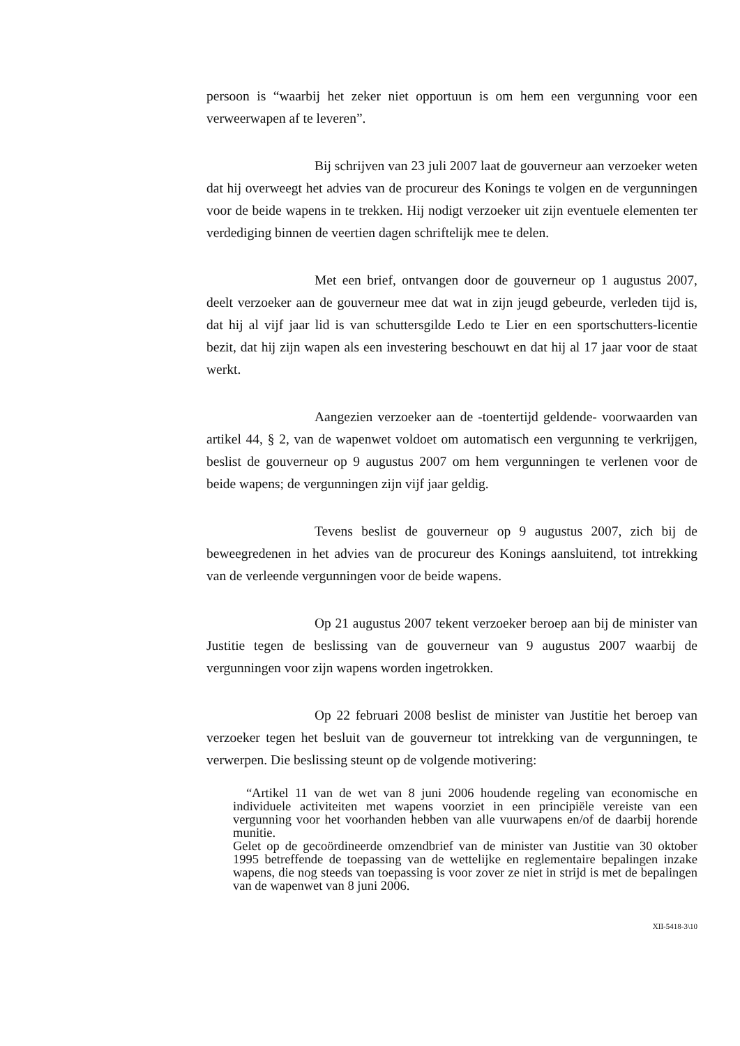persoon is “waarbij het zeker niet opportuun is om hem een vergunning voor een verweerwapen af te leveren”.
Bij schrijven van 23 juli 2007 laat de gouverneur aan verzoeker weten dat hij overweegt het advies van de procureur des Konings te volgen en de vergunningen voor de beide wapens in te trekken. Hij nodigt verzoeker uit zijn eventuele elementen ter verdediging binnen de veertien dagen schriftelijk mee te delen.
Met een brief, ontvangen door de gouverneur op 1 augustus 2007, deelt verzoeker aan de gouverneur mee dat wat in zijn jeugd gebeurde, verleden tijd is, dat hij al vijf jaar lid is van schuttersgilde Ledo te Lier en een sportschutters-licentie bezit, dat hij zijn wapen als een investering beschouwt en dat hij al 17 jaar voor de staat werkt.
Aangezien verzoeker aan de -toentertijd geldende- voorwaarden van artikel 44, § 2, van de wapenwet voldoet om automatisch een vergunning te verkrijgen, beslist de gouverneur op 9 augustus 2007 om hem vergunningen te verlenen voor de beide wapens; de vergunningen zijn vijf jaar geldig.
Tevens beslist de gouverneur op 9 augustus 2007, zich bij de beweegredenen in het advies van de procureur des Konings aansluitend, tot intrekking van de verleende vergunningen voor de beide wapens.
Op 21 augustus 2007 tekent verzoeker beroep aan bij de minister van Justitie tegen de beslissing van de gouverneur van 9 augustus 2007 waarbij de vergunningen voor zijn wapens worden ingetrokken.
Op 22 februari 2008 beslist de minister van Justitie het beroep van verzoeker tegen het besluit van de gouverneur tot intrekking van de vergunningen, te verwerpen. Die beslissing steunt op de volgende motivering:
“Artikel 11 van de wet van 8 juni 2006 houdende regeling van economische en individuele activiteiten met wapens voorziet in een principiële vereiste van een vergunning voor het voorhanden hebben van alle vuurwapens en/of de daarbij horende munitie.
Gelet op de gecoördineerde omzendbrief van de minister van Justitie van 30 oktober 1995 betreffende de toepassing van de wettelijke en reglementaire bepalingen inzake wapens, die nog steeds van toepassing is voor zover ze niet in strijd is met de bepalingen van de wapenwet van 8 juni 2006.
XII-5418-3\10